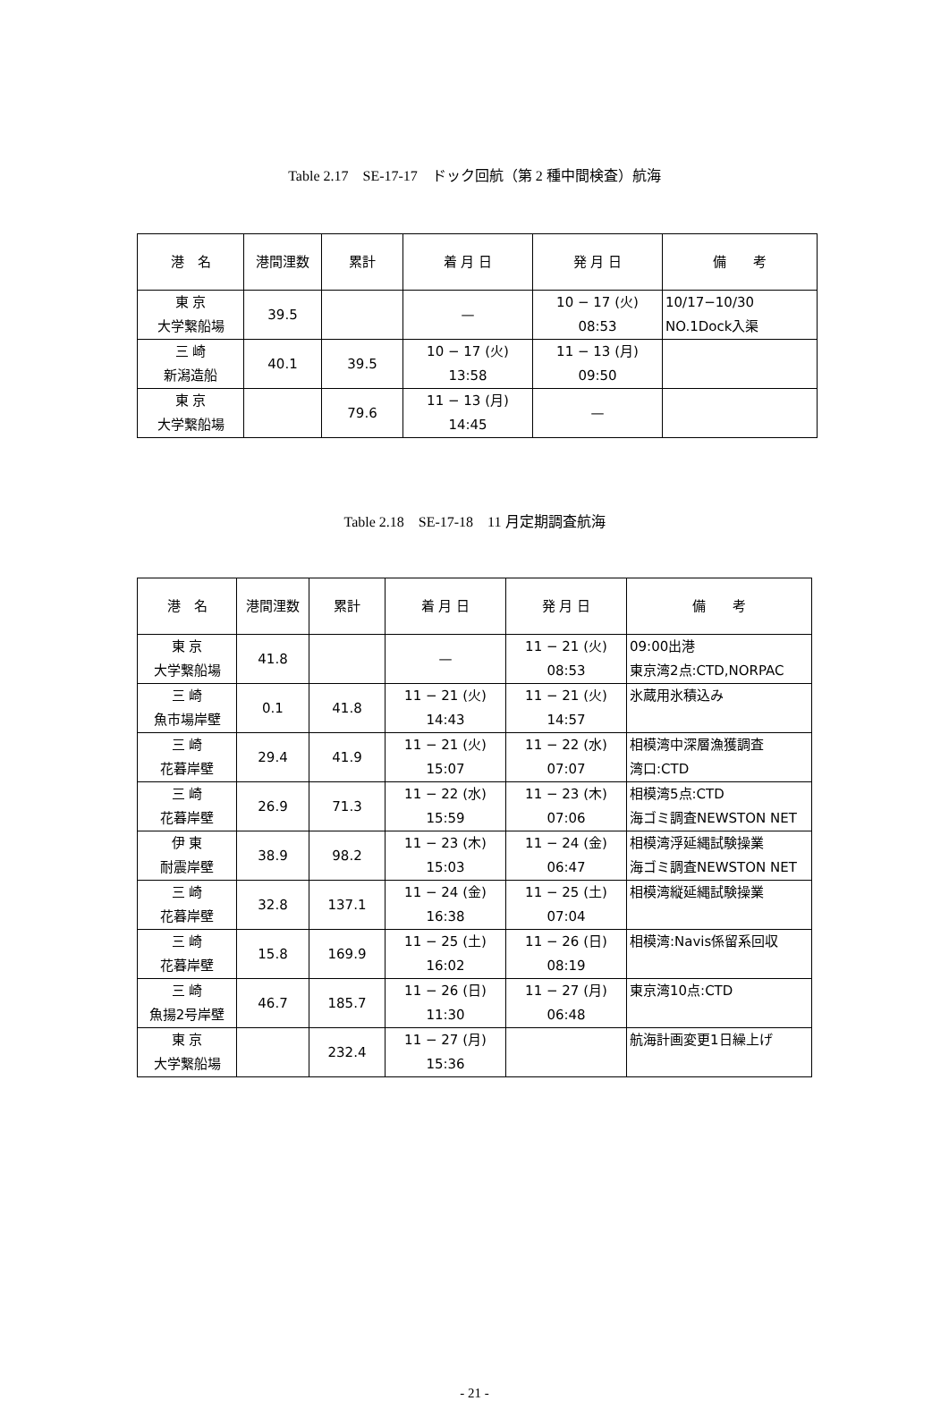Table 2.17　SE-17-17　ドック回航（第 2 種中間検査）航海
| 港 名 | 港間浬数 | 累計 | 着 月 日 | 発 月 日 | 備 考 |
| --- | --- | --- | --- | --- | --- |
| 東 京 大学繋船場 | 39.5 | | — | 10 − 17 (火) 08:53 | 10/17−10/30 NO.1Dock入渠 |
| 三 崎 新潟造船 | 40.1 | 39.5 | 10 − 17 (火) 13:58 | 11 − 13 (月) 09:50 | |
| 東 京 大学繋船場 | | 79.6 | 11 − 13 (月) 14:45 | — | |
Table 2.18　SE-17-18　11 月定期調査航海
| 港 名 | 港間浬数 | 累計 | 着 月 日 | 発 月 日 | 備 考 |
| --- | --- | --- | --- | --- | --- |
| 東 京 大学繋船場 | 41.8 | | — | 11 − 21 (火) 08:53 | 09:00出港 東京湾2点:CTD,NORPAC |
| 三 崎 魚市場岸壁 | 0.1 | 41.8 | 11 − 21 (火) 14:43 | 11 − 21 (火) 14:57 | 氷蔵用氷積込み |
| 三 崎 花暮岸壁 | 29.4 | 41.9 | 11 − 21 (火) 15:07 | 11 − 22 (水) 07:07 | 相模湾中深層漁獲調査 湾口:CTD |
| 三 崎 花暮岸壁 | 26.9 | 71.3 | 11 − 22 (水) 15:59 | 11 − 23 (木) 07:06 | 相模湾5点:CTD 海ゴミ調査NEWSTON NET |
| 伊 東 耐震岸壁 | 38.9 | 98.2 | 11 − 23 (木) 15:03 | 11 − 24 (金) 06:47 | 相模湾浮延縄試験操業 海ゴミ調査NEWSTON NET |
| 三 崎 花暮岸壁 | 32.8 | 137.1 | 11 − 24 (金) 16:38 | 11 − 25 (土) 07:04 | 相模湾縦延縄試験操業 |
| 三 崎 花暮岸壁 | 15.8 | 169.9 | 11 − 25 (土) 16:02 | 11 − 26 (日) 08:19 | 相模湾:Navis係留系回収 |
| 三 崎 魚揚2号岸壁 | 46.7 | 185.7 | 11 − 26 (日) 11:30 | 11 − 27 (月) 06:48 | 東京湾10点:CTD |
| 東 京 大学繋船場 | | 232.4 | 11 − 27 (月) 15:36 | | 航海計画変更1日繰上げ |
- 21 -